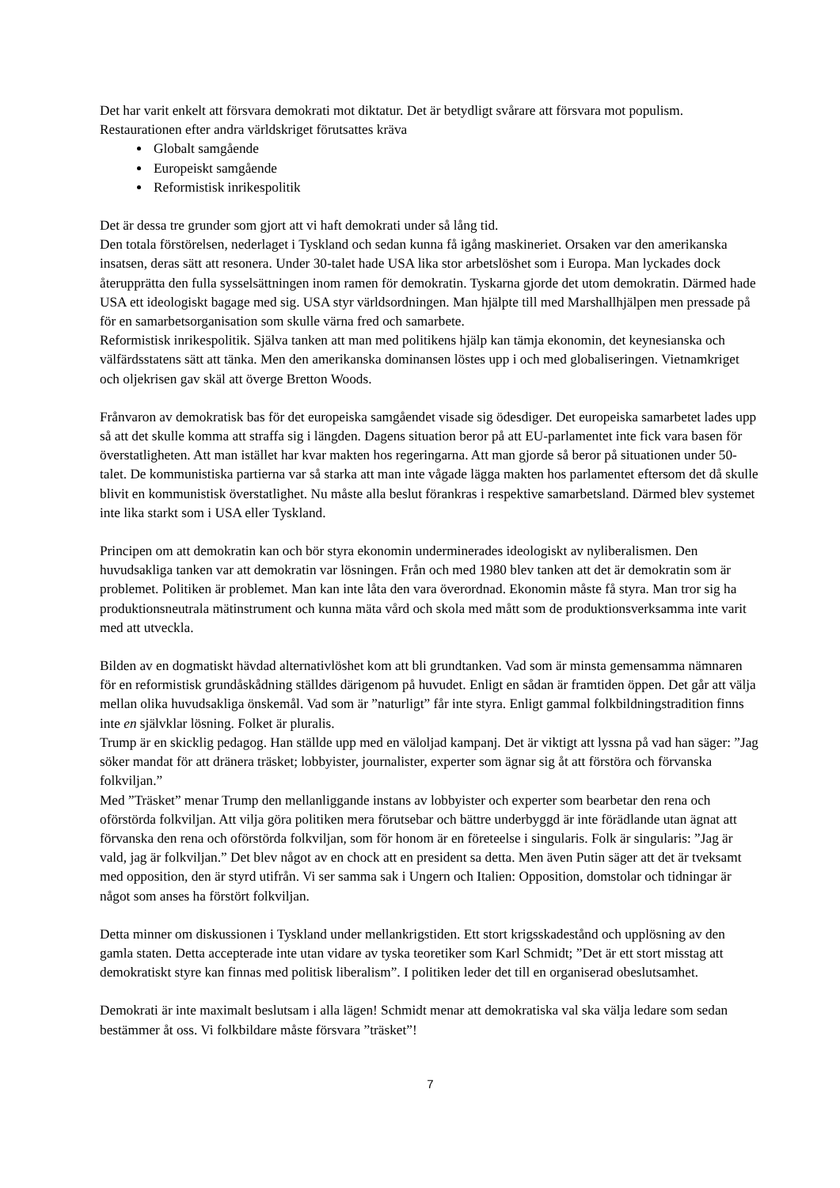Det har varit enkelt att försvara demokrati mot diktatur. Det är betydligt svårare att försvara mot populism. Restaurationen efter andra världskriget förutsattes kräva
Globalt samgående
Europeiskt samgående
Reformistisk inrikespolitik
Det är dessa tre grunder som gjort att vi haft demokrati under så lång tid.
Den totala förstörelsen, nederlaget i Tyskland och sedan kunna få igång maskineriet. Orsaken var den amerikanska insatsen, deras sätt att resonera. Under 30-talet hade USA lika stor arbetslöshet som i Europa. Man lyckades dock återupprätta den fulla sysselsättningen inom ramen för demokratin. Tyskarna gjorde det utom demokratin. Därmed hade USA ett ideologiskt bagage med sig. USA styr världsordningen. Man hjälpte till med Marshallhjälpen men pressade på för en samarbetsorganisation som skulle värna fred och samarbete.
Reformistisk inrikespolitik. Själva tanken att man med politikens hjälp kan tämja ekonomin, det keynesianska och välfärdsstatens sätt att tänka. Men den amerikanska dominansen löstes upp i och med globaliseringen. Vietnamkriget och oljekrisen gav skäl att överge Bretton Woods.
Frånvaron av demokratisk bas för det europeiska samgåendet visade sig ödesdiger. Det europeiska samarbetet lades upp så att det skulle komma att straffa sig i längden. Dagens situation beror på att EU-parlamentet inte fick vara basen för överstatligheten. Att man istället har kvar makten hos regeringarna. Att man gjorde så beror på situationen under 50-talet. De kommunistiska partierna var så starka att man inte vågade lägga makten hos parlamentet eftersom det då skulle blivit en kommunistisk överstatlighet. Nu måste alla beslut förankras i respektive samarbetsland. Därmed blev systemet inte lika starkt som i USA eller Tyskland.
Principen om att demokratin kan och bör styra ekonomin underminerades ideologiskt av nyliberalismen. Den huvudsakliga tanken var att demokratin var lösningen. Från och med 1980 blev tanken att det är demokratin som är problemet. Politiken är problemet. Man kan inte låta den vara överordnad. Ekonomin måste få styra. Man tror sig ha produktionsneutrala mätinstrument och kunna mäta vård och skola med mått som de produktionsverksamma inte varit med att utveckla.
Bilden av en dogmatiskt hävdad alternativlöshet kom att bli grundtanken. Vad som är minsta gemensamma nämnaren för en reformistisk grundåskådning ställdes därigenom på huvudet. Enligt en sådan är framtiden öppen. Det går att välja mellan olika huvudsakliga önskemål. Vad som är ”naturligt” får inte styra. Enligt gammal folkbildningstradition finns inte en självklar lösning. Folket är pluralis.
Trump är en skicklig pedagog. Han ställde upp med en väloljad kampanj. Det är viktigt att lyssna på vad han säger: ”Jag söker mandat för att dränera träsket; lobbyister, journalister, experter som ägnar sig åt att förstöra och förvanska folkviljan.”
Med ”Träsket” menar Trump den mellanliggande instans av lobbyister och experter som bearbetar den rena och oförstörda folkviljan. Att vilja göra politiken mera förutsebar och bättre underbyggd är inte förädlande utan ägnat att förvanska den rena och oförstörda folkviljan, som för honom är en företeelse i singularis. Folk är singularis: ”Jag är vald, jag är folkviljan.” Det blev något av en chock att en president sa detta. Men även Putin säger att det är tveksamt med opposition, den är styrd utifrån. Vi ser samma sak i Ungern och Italien: Opposition, domstolar och tidningar är något som anses ha förstört folkviljan.
Detta minner om diskussionen i Tyskland under mellankrigstiden. Ett stort krigsskadestånd och upplösning av den gamla staten. Detta accepterade inte utan vidare av tyska teoretiker som Karl Schmidt; ”Det är ett stort misstag att demokratiskt styre kan finnas med politisk liberalism”. I politiken leder det till en organiserad obeslutsamhet.
Demokrati är inte maximalt beslutsam i alla lägen! Schmidt menar att demokratiska val ska välja ledare som sedan bestämmer åt oss. Vi folkbildare måste försvara ”träsket”!
7